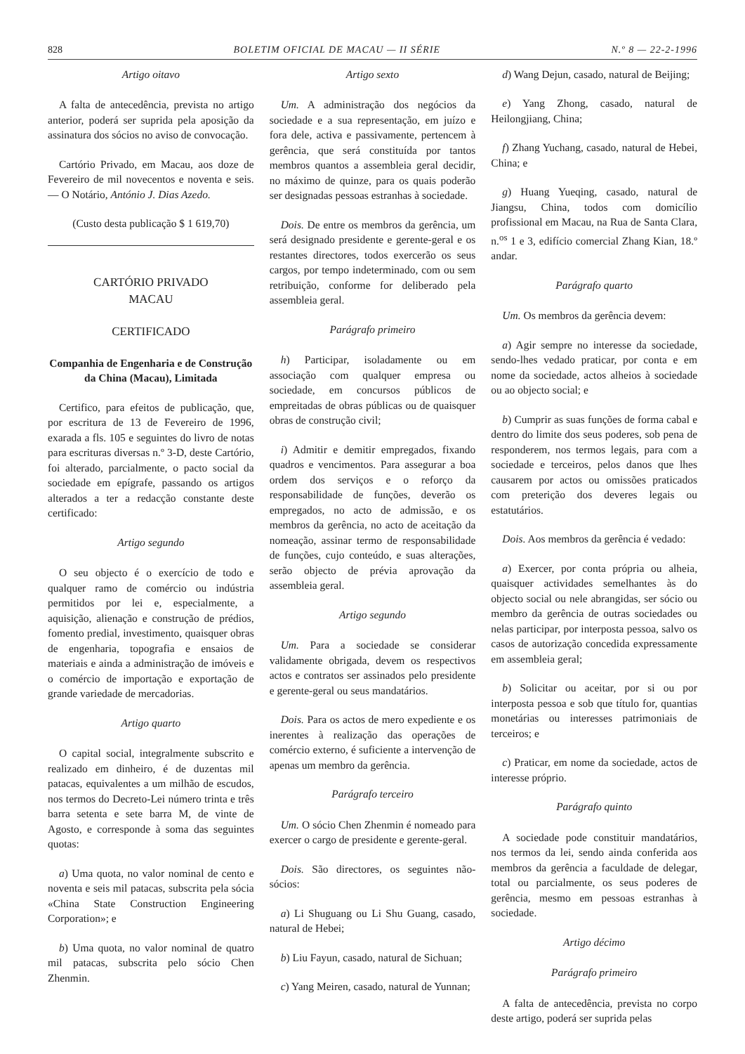828 BOLETIM OFICIAL DE MACAU — II SÉRIE N.º 8 — 22-2-1996
Artigo oitavo
A falta de antecedência, prevista no artigo anterior, poderá ser suprida pela aposição da assinatura dos sócios no aviso de convocação.
Cartório Privado, em Macau, aos doze de Fevereiro de mil novecentos e noventa e seis. — O Notário, António J. Dias Azedo.
(Custo desta publicação $ 1 619,70)
CARTÓRIO PRIVADO
MACAU
CERTIFICADO
Companhia de Engenharia e de Construção da China (Macau), Limitada
Certifico, para efeitos de publicação, que, por escritura de 13 de Fevereiro de 1996, exarada a fls. 105 e seguintes do livro de notas para escrituras diversas n.º 3-D, deste Cartório, foi alterado, parcialmente, o pacto social da sociedade em epígrafe, passando os artigos alterados a ter a redacção constante deste certificado:
Artigo segundo
O seu objecto é o exercício de todo e qualquer ramo de comércio ou indústria permitidos por lei e, especialmente, a aquisição, alienação e construção de prédios, fomento predial, investimento, quaisquer obras de engenharia, topografia e ensaios de materiais e ainda a administração de imóveis e o comércio de importação e exportação de grande variedade de mercadorias.
Artigo quarto
O capital social, integralmente subscrito e realizado em dinheiro, é de duzentas mil patacas, equivalentes a um milhão de escudos, nos termos do Decreto-Lei número trinta e três barra setenta e sete barra M, de vinte de Agosto, e corresponde à soma das seguintes quotas:
a) Uma quota, no valor nominal de cento e noventa e seis mil patacas, subscrita pela sócia «China State Construction Engineering Corporation»; e
b) Uma quota, no valor nominal de quatro mil patacas, subscrita pelo sócio Chen Zhenmin.
Artigo sexto
Um. A administração dos negócios da sociedade e a sua representação, em juízo e fora dele, activa e passivamente, pertencem à gerência, que será constituída por tantos membros quantos a assembleia geral decidir, no máximo de quinze, para os quais poderão ser designadas pessoas estranhas à sociedade.
Dois. De entre os membros da gerência, um será designado presidente e gerente-geral e os restantes directores, todos exercerão os seus cargos, por tempo indeterminado, com ou sem retribuição, conforme for deliberado pela assembleia geral.
Parágrafo primeiro
h) Participar, isoladamente ou em associação com qualquer empresa ou sociedade, em concursos públicos de empreitadas de obras públicas ou de quaisquer obras de construção civil;
i) Admitir e demitir empregados, fixando quadros e vencimentos. Para assegurar a boa ordem dos serviços e o reforço da responsabilidade de funções, deverão os empregados, no acto de admissão, e os membros da gerência, no acto de aceitação da nomeação, assinar termo de responsabilidade de funções, cujo conteúdo, e suas alterações, serão objecto de prévia aprovação da assembleia geral.
Artigo segundo
Um. Para a sociedade se considerar validamente obrigada, devem os respectivos actos e contratos ser assinados pelo presidente e gerente-geral ou seus mandatários.
Dois. Para os actos de mero expediente e os inerentes à realização das operações de comércio externo, é suficiente a intervenção de apenas um membro da gerência.
Parágrafo terceiro
Um. O sócio Chen Zhenmin é nomeado para exercer o cargo de presidente e gerente-geral.
Dois. São directores, os seguintes não-sócios:
a) Li Shuguang ou Li Shu Guang, casado, natural de Hebei;
b) Liu Fayun, casado, natural de Sichuan;
c) Yang Meiren, casado, natural de Yunnan;
d) Wang Dejun, casado, natural de Beijing;
e) Yang Zhong, casado, natural de Heilongjiang, China;
f) Zhang Yuchang, casado, natural de Hebei, China; e
g) Huang Yueqing, casado, natural de Jiangsu, China, todos com domicílio profissional em Macau, na Rua de Santa Clara, n.<sup>os</sup> 1 e 3, edifício comercial Zhang Kian, 18.º andar.
Parágrafo quarto
Um. Os membros da gerência devem:
a) Agir sempre no interesse da sociedade, sendo-lhes vedado praticar, por conta e em nome da sociedade, actos alheios à sociedade ou ao objecto social; e
b) Cumprir as suas funções de forma cabal e dentro do limite dos seus poderes, sob pena de responderem, nos termos legais, para com a sociedade e terceiros, pelos danos que lhes causarem por actos ou omissões praticados com preterição dos deveres legais ou estatutários.
Dois. Aos membros da gerência é vedado:
a) Exercer, por conta própria ou alheia, quaisquer actividades semelhantes às do objecto social ou nele abrangidas, ser sócio ou membro da gerência de outras sociedades ou nelas participar, por interposta pessoa, salvo os casos de autorização concedida expressamente em assembleia geral;
b) Solicitar ou aceitar, por si ou por interposta pessoa e sob que título for, quantias monetárias ou interesses patrimoniais de terceiros; e
c) Praticar, em nome da sociedade, actos de interesse próprio.
Parágrafo quinto
A sociedade pode constituir mandatários, nos termos da lei, sendo ainda conferida aos membros da gerência a faculdade de delegar, total ou parcialmente, os seus poderes de gerência, mesmo em pessoas estranhas à sociedade.
Artigo décimo
Parágrafo primeiro
A falta de antecedência, prevista no corpo deste artigo, poderá ser suprida pelas